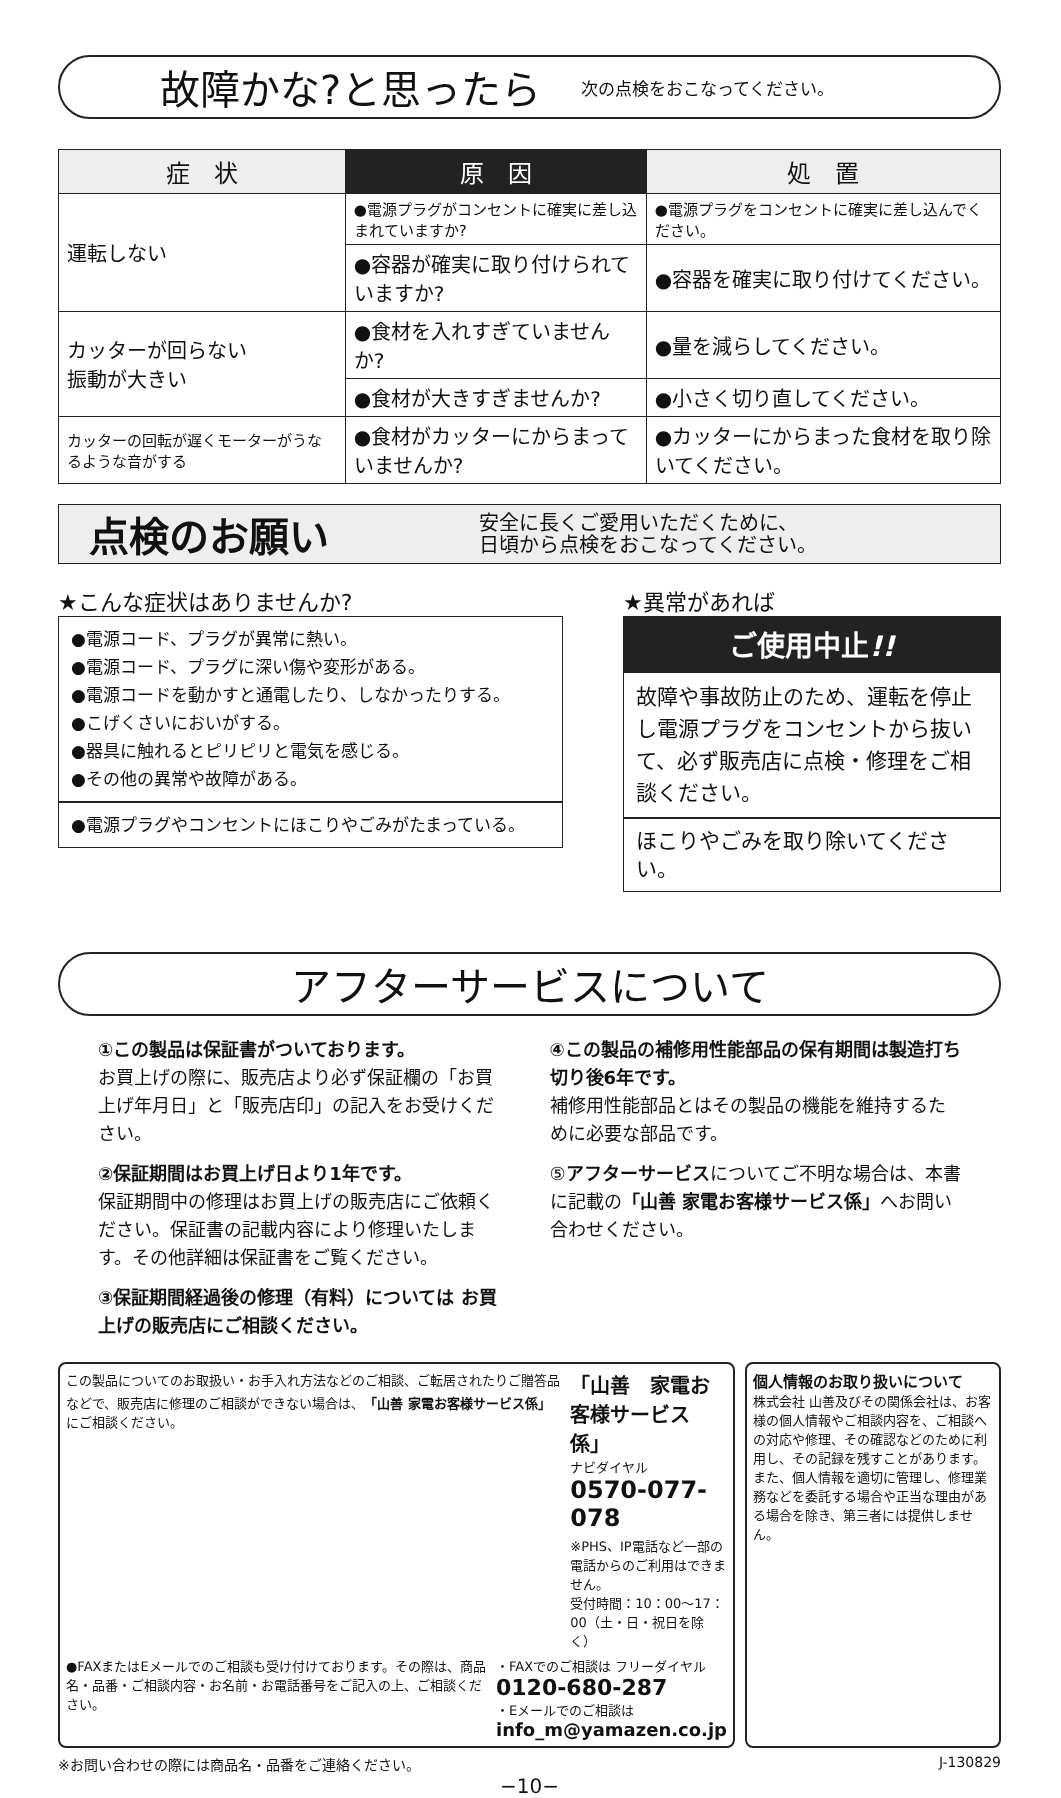故障かな?と思ったら
次の点検をおこなってください。
| 症 状 | 原 因 | 処 置 |
| --- | --- | --- |
| 運転しない | ●電源プラグがコンセントに確実に差し込まれていますか? | ●電源プラグをコンセントに確実に差し込んでください。 |
| | ●容器が確実に取り付けられていますか? | ●容器を確実に取り付けてください。 |
| カッターが回らない 振動が大きい | ●食材を入れすぎていませんか? | ●量を減らしてください。 |
| | ●食材が大きすぎませんか? | ●小さく切り直してください。 |
| カッターの回転が遅くモーターがうなるような音がする | ●食材がカッターにからまっていませんか? | ●カッターにからまった食材を取り除いてください。 |
点検のお願い
安全に長くご愛用いただくために、
日頃から点検をおこなってください。
★こんな症状はありませんか?
●電源コード、プラグが異常に熱い。
●電源コード、プラグに深い傷や変形がある。
●電源コードを動かすと通電したり、しなかったりする。
●こげくさいにおいがする。
●器具に触れるとピリピリと電気を感じる。
●その他の異常や故障がある。
●電源プラグやコンセントにほこりやごみがたまっている。
★異常があれば
ご使用中止!!
故障や事故防止のため、運転を停止し電源プラグをコンセントから抜いて、必ず販売店に点検・修理をご相談ください。
ほこりやごみを取り除いてください。
アフターサービスについて
①この製品は保証書がついております。
お買上げの際に、販売店より必ず保証欄の「お買上げ年月日」と「販売店印」の記入をお受けください。
②保証期間はお買上げ日より1年です。
保証期間中の修理はお買上げの販売店にご依頼ください。保証書の記載内容により修理いたします。その他詳細は保証書をご覧ください。
③保証期間経過後の修理（有料）については お買上げの販売店にご相談ください。
④この製品の補修用性能部品の保有期間は製造打ち切り後6年です。
補修用性能部品とはその製品の機能を維持するために必要な部品です。
⑤アフターサービスについてご不明な場合は、本書に記載の「山善 家電お客様サービス係」へお問い合わせください。
この製品についてのお取扱い・お手入れ方法などのご相談、ご転居されたりご贈答品などで、販売店に修理のご相談ができない場合は、「山善 家電お客様サービス係」にご相談ください。
「山善　家電お客様サービス係」
ナビダイヤル 0570-077-078
※PHS、IP電話など一部の電話からのご利用はできません。
受付時間：10：00〜17：00（土・日・祝日を除く）
●FAXまたはEメールでのご相談も受け付けております。その際は、商品名・品番・ご相談内容・お名前・お電話番号をご記入の上、ご相談ください。
・FAXでのご相談は フリーダイヤル 0120-680-287
・Eメールでのご相談は info_m@yamazen.co.jp
個人情報のお取り扱いについて
株式会社 山善及びその関係会社は、お客様の個人情報やご相談内容を、ご相談への対応や修理、その確認などのために利用し、その記録を残すことがあります。また、個人情報を適切に管理し、修理業務などを委託する場合や正当な理由がある場合を除き、第三者には提供しません。
※お問い合わせの際には商品名・品番をご連絡ください。 J-130829
−10−